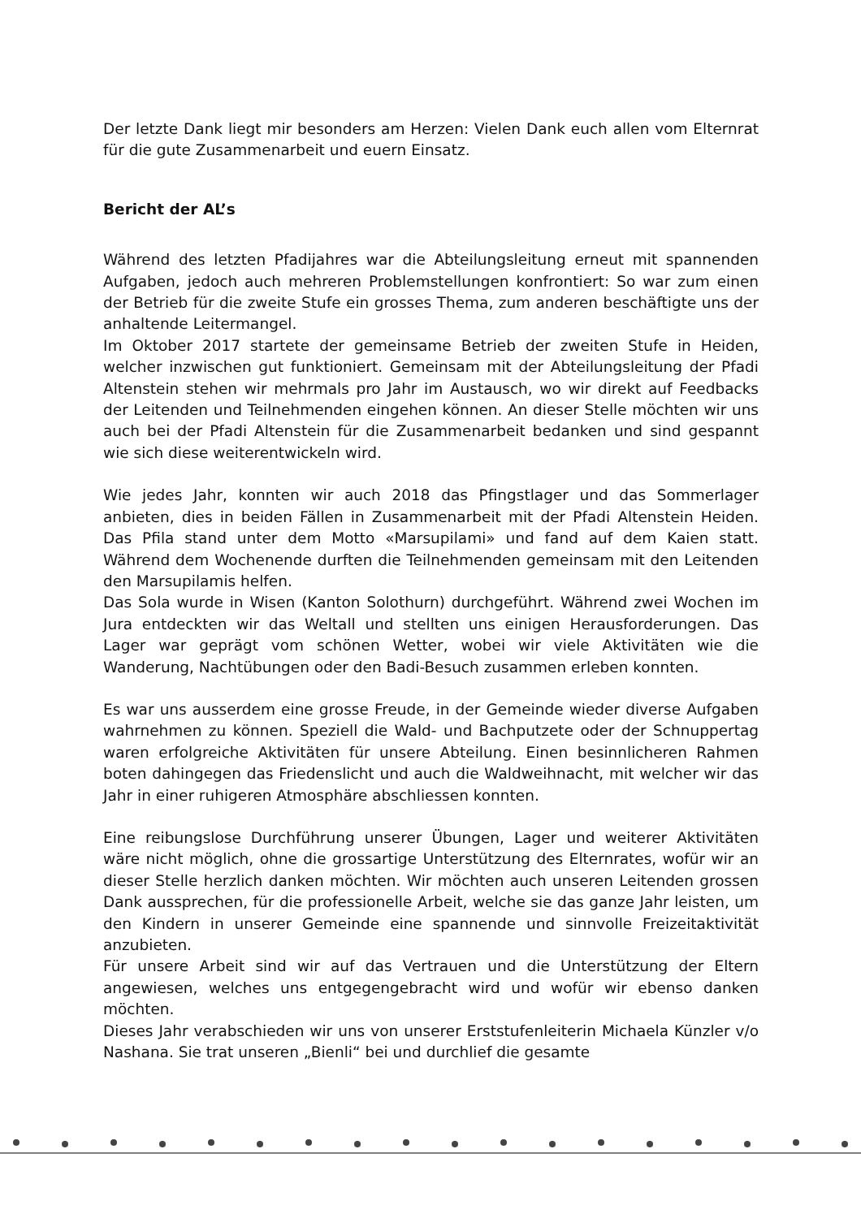Der letzte Dank liegt mir besonders am Herzen: Vielen Dank euch allen vom Elternrat für die gute Zusammenarbeit und euern Einsatz.
Bericht der AL’s
Während des letzten Pfadijahres war die Abteilungsleitung erneut mit spannenden Aufgaben, jedoch auch mehreren Problemstellungen konfrontiert: So war zum einen der Betrieb für die zweite Stufe ein grosses Thema, zum anderen beschäftigte uns der anhaltende Leitermangel.
Im Oktober 2017 startete der gemeinsame Betrieb der zweiten Stufe in Heiden, welcher inzwischen gut funktioniert. Gemeinsam mit der Abteilungsleitung der Pfadi Altenstein stehen wir mehrmals pro Jahr im Austausch, wo wir direkt auf Feedbacks der Leitenden und Teilnehmenden eingehen können. An dieser Stelle möchten wir uns auch bei der Pfadi Altenstein für die Zusammenarbeit bedanken und sind gespannt wie sich diese weiterentwickeln wird.
Wie jedes Jahr, konnten wir auch 2018 das Pfingstlager und das Sommerlager anbieten, dies in beiden Fällen in Zusammenarbeit mit der Pfadi Altenstein Heiden. Das Pfila stand unter dem Motto «Marsupilami» und fand auf dem Kaien statt. Während dem Wochenende durften die Teilnehmenden gemeinsam mit den Leitenden den Marsupilamis helfen.
Das Sola wurde in Wisen (Kanton Solothurn) durchgeführt. Während zwei Wochen im Jura entdeckten wir das Weltall und stellten uns einigen Herausforderungen. Das Lager war geprägt vom schönen Wetter, wobei wir viele Aktivitäten wie die Wanderung, Nachtübungen oder den Badi-Besuch zusammen erleben konnten.
Es war uns ausserdem eine grosse Freude, in der Gemeinde wieder diverse Aufgaben wahrnehmen zu können. Speziell die Wald- und Bachputzete oder der Schnuppertag waren erfolgreiche Aktivitäten für unsere Abteilung. Einen besinnlicheren Rahmen boten dahingegen das Friedenslicht und auch die Waldweihnacht, mit welcher wir das Jahr in einer ruhigeren Atmosphäre abschliessen konnten.
Eine reibungslose Durchführung unserer Übungen, Lager und weiterer Aktivitäten wäre nicht möglich, ohne die grossartige Unterstützung des Elternrates, wofür wir an dieser Stelle herzlich danken möchten. Wir möchten auch unseren Leitenden grossen Dank aussprechen, für die professionelle Arbeit, welche sie das ganze Jahr leisten, um den Kindern in unserer Gemeinde eine spannende und sinnvolle Freizeitaktivität anzubieten.
Für unsere Arbeit sind wir auf das Vertrauen und die Unterstützung der Eltern angewiesen, welches uns entgegengebracht wird und wofür wir ebenso danken möchten.
Dieses Jahr verabschieden wir uns von unserer Erststufenleiterin Michaela Künzler v/o Nashana. Sie trat unseren „Bienli“ bei und durchlief die gesamte